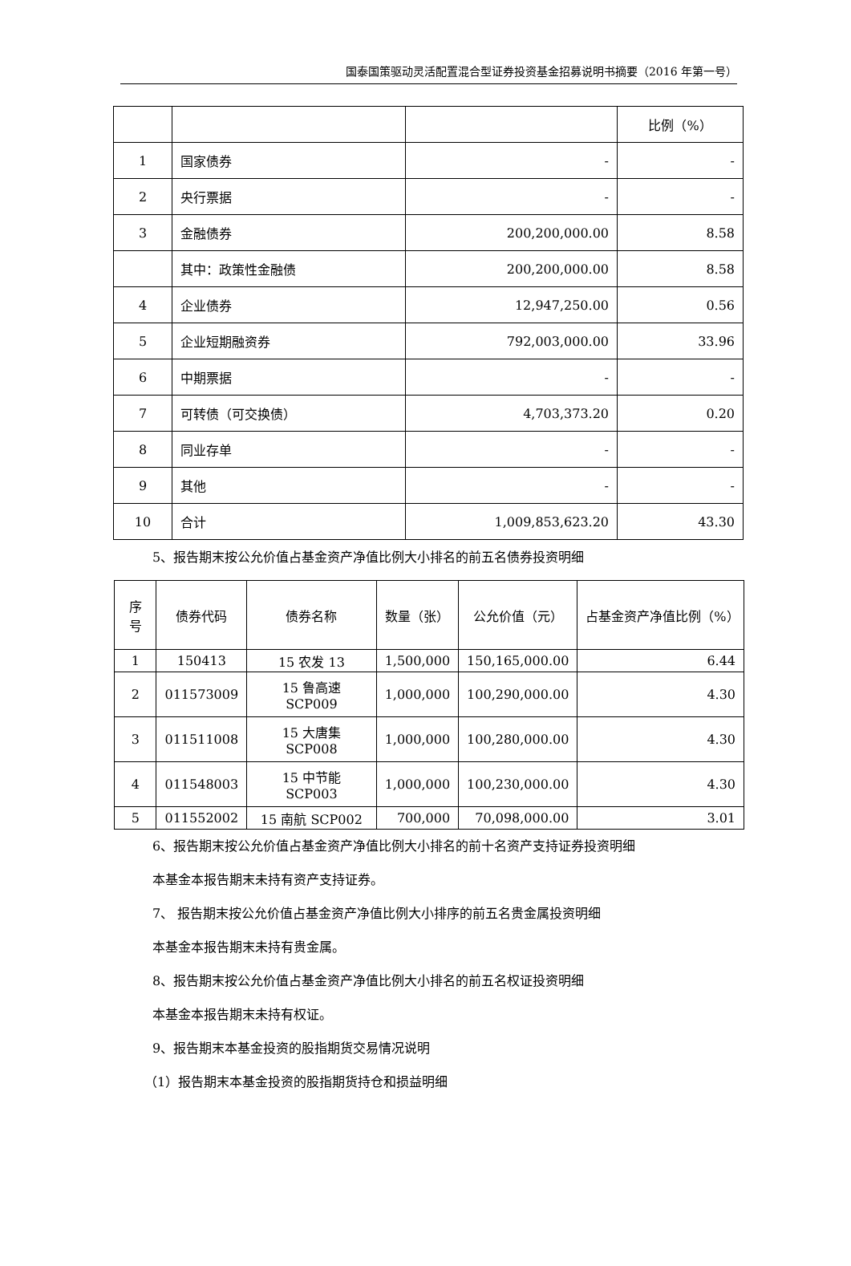国泰国策驱动灵活配置混合型证券投资基金招募说明书摘要（2016 年第一号）
| | | | 比例（%） |
| 1 | 国家债券 | - | - |
| 2 | 央行票据 | - | - |
| 3 | 金融债券 | 200,200,000.00 | 8.58 |
| | 其中：政策性金融债 | 200,200,000.00 | 8.58 |
| 4 | 企业债券 | 12,947,250.00 | 0.56 |
| 5 | 企业短期融资券 | 792,003,000.00 | 33.96 |
| 6 | 中期票据 | - | - |
| 7 | 可转债（可交换债） | 4,703,373.20 | 0.20 |
| 8 | 同业存单 | - | - |
| 9 | 其他 | - | - |
| 10 | 合计 | 1,009,853,623.20 | 43.30 |
5、报告期末按公允价值占基金资产净值比例大小排名的前五名债券投资明细
| 序号 | 债券代码 | 债券名称 | 数量（张） | 公允价值（元） | 占基金资产净值比例（%） |
| --- | --- | --- | --- | --- | --- |
| 1 | 150413 | 15 农发 13 | 1,500,000 | 150,165,000.00 | 6.44 |
| 2 | 011573009 | 15 鲁高速 SCP009 | 1,000,000 | 100,290,000.00 | 4.30 |
| 3 | 011511008 | 15 大唐集 SCP008 | 1,000,000 | 100,280,000.00 | 4.30 |
| 4 | 011548003 | 15 中节能 SCP003 | 1,000,000 | 100,230,000.00 | 4.30 |
| 5 | 011552002 | 15 南航 SCP002 | 700,000 | 70,098,000.00 | 3.01 |
6、报告期末按公允价值占基金资产净值比例大小排名的前十名资产支持证券投资明细
本基金本报告期末未持有资产支持证券。
7、 报告期末按公允价值占基金资产净值比例大小排序的前五名贵金属投资明细
本基金本报告期末未持有贵金属。
8、报告期末按公允价值占基金资产净值比例大小排名的前五名权证投资明细
本基金本报告期末未持有权证。
9、报告期末本基金投资的股指期货交易情况说明
（1）报告期末本基金投资的股指期货持仓和损益明细